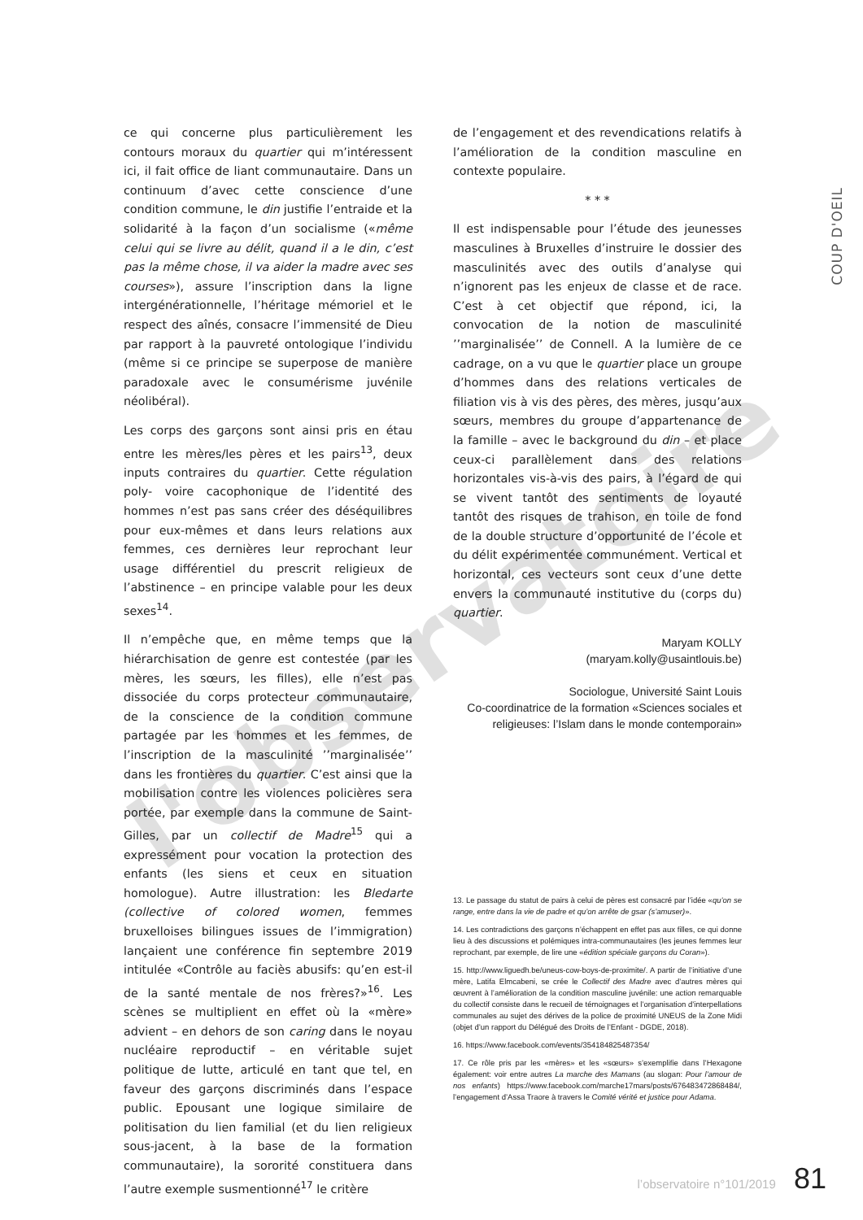l'observatoire
COUP D'OEIL
ce qui concerne plus particulièrement les contours moraux du quartier qui m’intéressent ici, il fait office de liant communautaire. Dans un continuum d’avec cette conscience d’une condition commune, le din justifie l’entraide et la solidarité à la façon d’un socialisme («même celui qui se livre au délit, quand il a le din, c’est pas la même chose, il va aider la madre avec ses courses»), assure l’inscription dans la ligne intergénérationnelle, l’héritage mémoriel et le respect des aînés, consacre l’immensité de Dieu par rapport à la pauvreté ontologique l’individu (même si ce principe se superpose de manière paradoxale avec le consumérisme juvénile néolibéral).
Les corps des garçons sont ainsi pris en étau entre les mères/les pères et les pairs<sup>13</sup>, deux inputs contraires du quartier. Cette régulation poly- voire cacophonique de l’identité des hommes n’est pas sans créer des déséquilibres pour eux-mêmes et dans leurs relations aux femmes, ces dernières leur reprochant leur usage différentiel du prescrit religieux de l’abstinence – en principe valable pour les deux sexes<sup>14</sup>.
Il n’empêche que, en même temps que la hiérarchisation de genre est contestée (par les mères, les sœurs, les filles), elle n’est pas dissociée du corps protecteur communautaire, de la conscience de la condition commune partagée par les hommes et les femmes, de l’inscription de la masculinité ’’marginalisée’’ dans les frontières du quartier. C’est ainsi que la mobilisation contre les violences policières sera portée, par exemple dans la commune de Saint-Gilles, par un collectif de Madre<sup>15</sup> qui a expressément pour vocation la protection des enfants (les siens et ceux en situation homologue). Autre illustration: les Bledarte (collective of colored women, femmes bruxelloises bilingues issues de l’immigration) lançaient une conférence fin septembre 2019 intitulée «Contrôle au faciès abusifs: qu’en est-il de la santé mentale de nos frères?»<sup>16</sup>. Les scènes se multiplient en effet où la «mère» advient – en dehors de son caring dans le noyau nucléaire reproductif – en véritable sujet politique de lutte, articulé en tant que tel, en faveur des garçons discriminés dans l’espace public. Epousant une logique similaire de politisation du lien familial (et du lien religieux sous-jacent, à la base de la formation communautaire), la sororité constituera dans l’autre exemple susmentionné<sup>17</sup> le critère
de l’engagement et des revendications relatifs à l’amélioration de la condition masculine en contexte populaire.
* * *
Il est indispensable pour l’étude des jeunesses masculines à Bruxelles d’instruire le dossier des masculinités avec des outils d’analyse qui n’ignorent pas les enjeux de classe et de race. C’est à cet objectif que répond, ici, la convocation de la notion de masculinité ’’marginalisée’’ de Connell. A la lumière de ce cadrage, on a vu que le quartier place un groupe d’hommes dans des relations verticales de filiation vis à vis des pères, des mères, jusqu’aux sœurs, membres du groupe d’appartenance de la famille – avec le background du din – et place ceux-ci parallèlement dans des relations horizontales vis-à-vis des pairs, à l’égard de qui se vivent tantôt des sentiments de loyauté tantôt des risques de trahison, en toile de fond de la double structure d’opportunité de l’école et du délit expérimentée communément. Vertical et horizontal, ces vecteurs sont ceux d’une dette envers la communauté institutive du (corps du) quartier.
Maryam KOLLY
(maryam.kolly@usaintlouis.be)
Sociologue, Université Saint Louis
Co-coordinatrice de la formation «Sciences sociales et religieuses: l’Islam dans le monde contemporain»
13. Le passage du statut de pairs à celui de pères est consacré par l’idée «qu’on se range, entre dans la vie de padre et qu’on arrête de gsar (s’amuser)».
14. Les contradictions des garçons n’échappent en effet pas aux filles, ce qui donne lieu à des discussions et polémiques intra-communautaires (les jeunes femmes leur reprochant, par exemple, de lire une «édition spéciale garçons du Coran»).
15. http://www.liguedh.be/uneus-cow-boys-de-proximite/. A partir de l’initiative d’une mère, Latifa Elmcabeni, se crée le Collectif des Madre avec d’autres mères qui œuvrent à l’amélioration de la condition masculine juvénile: une action remarquable du collectif consiste dans le recueil de témoignages et l’organisation d’interpellations communales au sujet des dérives de la police de proximité UNEUS de la Zone Midi (objet d’un rapport du Délégué des Droits de l’Enfant - DGDE, 2018).
16. https://www.facebook.com/events/354184825487354/
17. Ce rôle pris par les «mères» et les «sœurs» s’exemplifie dans l’Hexagone également: voir entre autres La marche des Mamans (au slogan: Pour l’amour de nos enfants) https://www.facebook.com/marche17mars/posts/676483472868484/, l’engagement d’Assa Traore à travers le Comité vérité et justice pour Adama.
l’observatoire n°101/2019 81